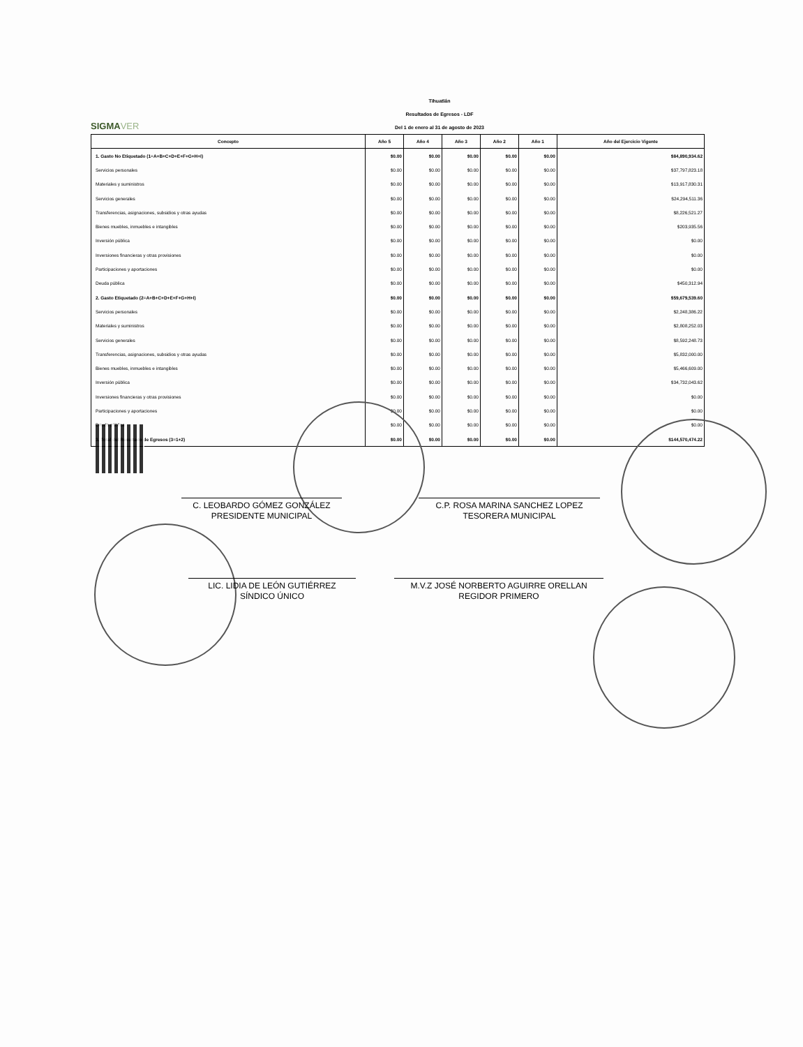SIGMAVER
Tihuatlán
Resultados de Egresos - LDF
Del 1 de enero al 31 de agosto de 2023
| Concepto | Año 5 | Año 4 | Año 3 | Año 2 | Año 1 | Año del Ejercicio Vigente |
| --- | --- | --- | --- | --- | --- | --- |
| 1. Gasto No Etiquetado (1=A+B+C+D+E+F+G+H+I) | $0.00 | $0.00 | $0.00 | $0.00 | $0.00 | $84,890,934.62 |
| Servicios personales | $0.00 | $0.00 | $0.00 | $0.00 | $0.00 | $37,797,823.18 |
| Materiales y suministros | $0.00 | $0.00 | $0.00 | $0.00 | $0.00 | $13,917,830.31 |
| Servicios generales | $0.00 | $0.00 | $0.00 | $0.00 | $0.00 | $24,294,511.36 |
| Transferencias, asignaciones, subsidios y otras ayudas | $0.00 | $0.00 | $0.00 | $0.00 | $0.00 | $8,226,521.27 |
| Bienes muebles, inmuebles e intangibles | $0.00 | $0.00 | $0.00 | $0.00 | $0.00 | $203,935.56 |
| Inversión pública | $0.00 | $0.00 | $0.00 | $0.00 | $0.00 | $0.00 |
| Inversiones financieras y otras provisiones | $0.00 | $0.00 | $0.00 | $0.00 | $0.00 | $0.00 |
| Participaciones y aportaciones | $0.00 | $0.00 | $0.00 | $0.00 | $0.00 | $0.00 |
| Deuda pública | $0.00 | $0.00 | $0.00 | $0.00 | $0.00 | $450,312.94 |
| 2. Gasto Etiquetado (2=A+B+C+D+E+F+G+H+I) | $0.00 | $0.00 | $0.00 | $0.00 | $0.00 | $59,679,539.60 |
| Servicios personales | $0.00 | $0.00 | $0.00 | $0.00 | $0.00 | $2,248,386.22 |
| Materiales y suministros | $0.00 | $0.00 | $0.00 | $0.00 | $0.00 | $2,808,252.03 |
| Servicios generales | $0.00 | $0.00 | $0.00 | $0.00 | $0.00 | $8,592,248.73 |
| Transferencias, asignaciones, subsidios y otras ayudas | $0.00 | $0.00 | $0.00 | $0.00 | $0.00 | $5,832,000.00 |
| Bienes muebles, inmuebles e intangibles | $0.00 | $0.00 | $0.00 | $0.00 | $0.00 | $5,466,609.00 |
| Inversión pública | $0.00 | $0.00 | $0.00 | $0.00 | $0.00 | $34,732,043.62 |
| Inversiones financieras y otras provisiones | $0.00 | $0.00 | $0.00 | $0.00 | $0.00 | $0.00 |
| Participaciones y aportaciones | $0.00 | $0.00 | $0.00 | $0.00 | $0.00 | $0.00 |
| Deuda pública | $0.00 | $0.00 | $0.00 | $0.00 | $0.00 | $0.00 |
| 3. Total del Resultado de Egresos (3=1+2) | $0.00 | $0.00 | $0.00 | $0.00 | $0.00 | $144,570,474.22 |
C. LEOBARDO GÓMEZ GONZÁLEZ
PRESIDENTE MUNICIPAL
C.P. ROSA MARINA SANCHEZ LOPEZ
TESORERA MUNICIPAL
LIC. LIDIA DE LEÓN GUTIÉRREZ
SÍNDICO ÚNICO
M.V.Z JOSÉ NORBERTO AGUIRRE ORELLAN
REGIDOR PRIMERO